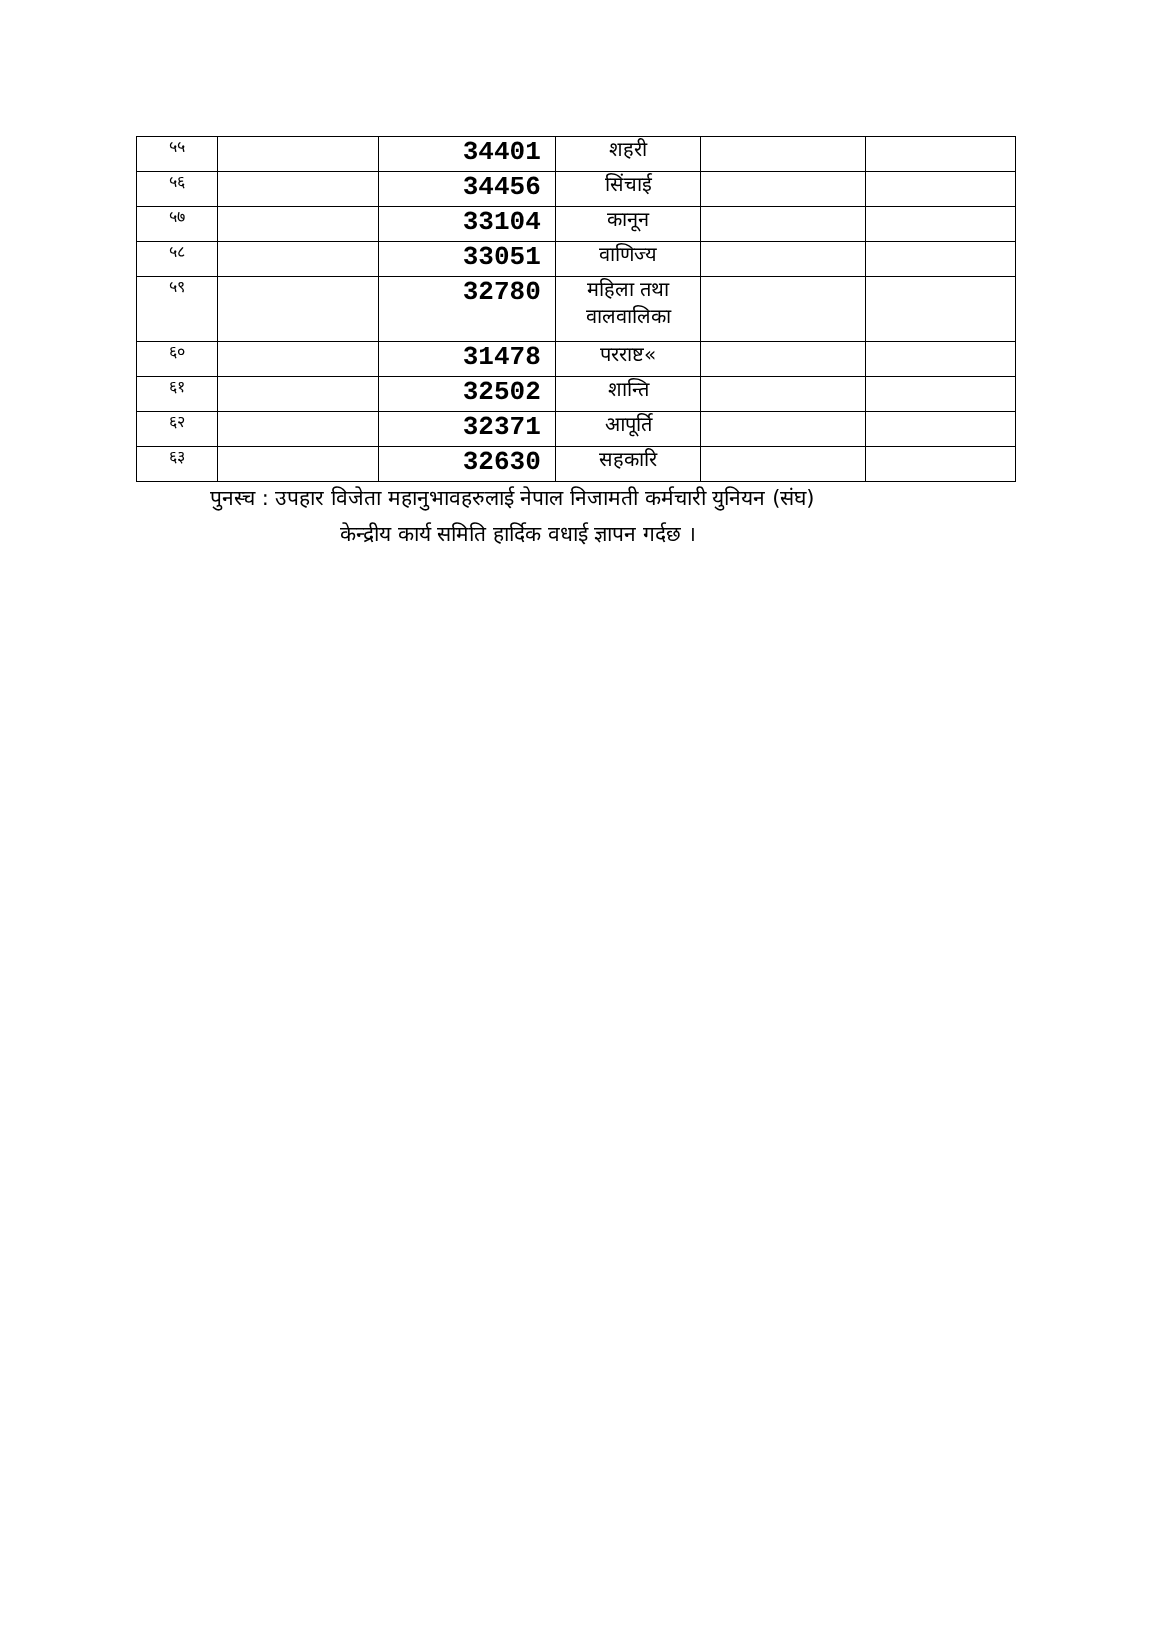| ५५ | | 34401 | शहरी | | |
| ५६ | | 34456 | सिंचाई | | |
| ५७ | | 33104 | कानून | | |
| ५८ | | 33051 | वाणिज्य | | |
| ५९ | | 32780 | महिला तथा वालवालिका | | |
| ६० | | 31478 | परराष्ट« | | |
| ६१ | | 32502 | शान्ति | | |
| ६२ | | 32371 | आपूर्ति | | |
| ६३ | | 32630 | सहकारि | | |
पुनस्च : उपहार विजेता महानुभावहरुलाई नेपाल निजामती कर्मचारी युनियन (संघ)
केन्द्रीय कार्य समिति हार्दिक वधाई ज्ञापन गर्दछ ।